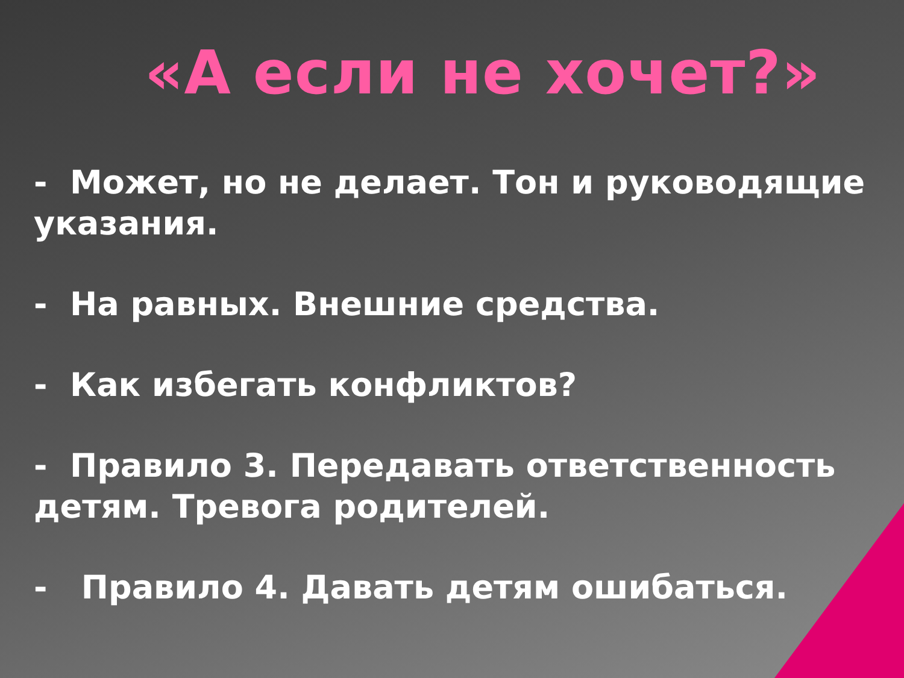«А если не хочет?»
- Может, но не делает. Тон и руководящие указания.
- На равных. Внешние средства.
- Как избегать конфликтов?
- Правило 3. Передавать ответственность детям. Тревога родителей.
- Правило 4. Давать детям ошибаться.